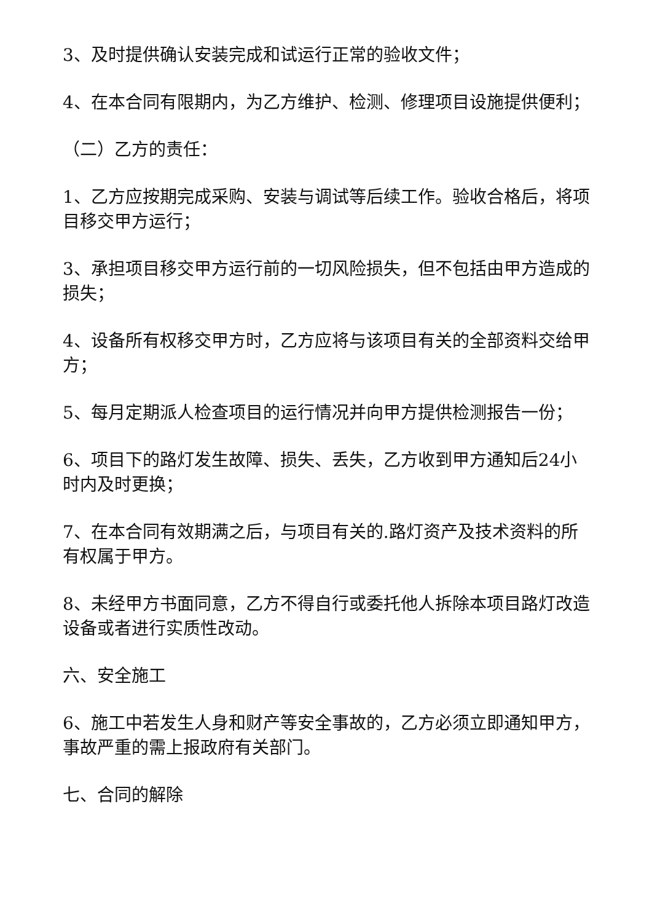3、及时提供确认安装完成和试运行正常的验收文件；
4、在本合同有限期内，为乙方维护、检测、修理项目设施提供便利；
（二）乙方的责任：
1、乙方应按期完成采购、安装与调试等后续工作。验收合格后，将项目移交甲方运行；
3、承担项目移交甲方运行前的一切风险损失，但不包括由甲方造成的损失；
4、设备所有权移交甲方时，乙方应将与该项目有关的全部资料交给甲方；
5、每月定期派人检查项目的运行情况并向甲方提供检测报告一份；
6、项目下的路灯发生故障、损失、丢失，乙方收到甲方通知后24小时内及时更换；
7、在本合同有效期满之后，与项目有关的.路灯资产及技术资料的所有权属于甲方。
8、未经甲方书面同意，乙方不得自行或委托他人拆除本项目路灯改造设备或者进行实质性改动。
六、安全施工
6、施工中若发生人身和财产等安全事故的，乙方必须立即通知甲方，事故严重的需上报政府有关部门。
七、合同的解除